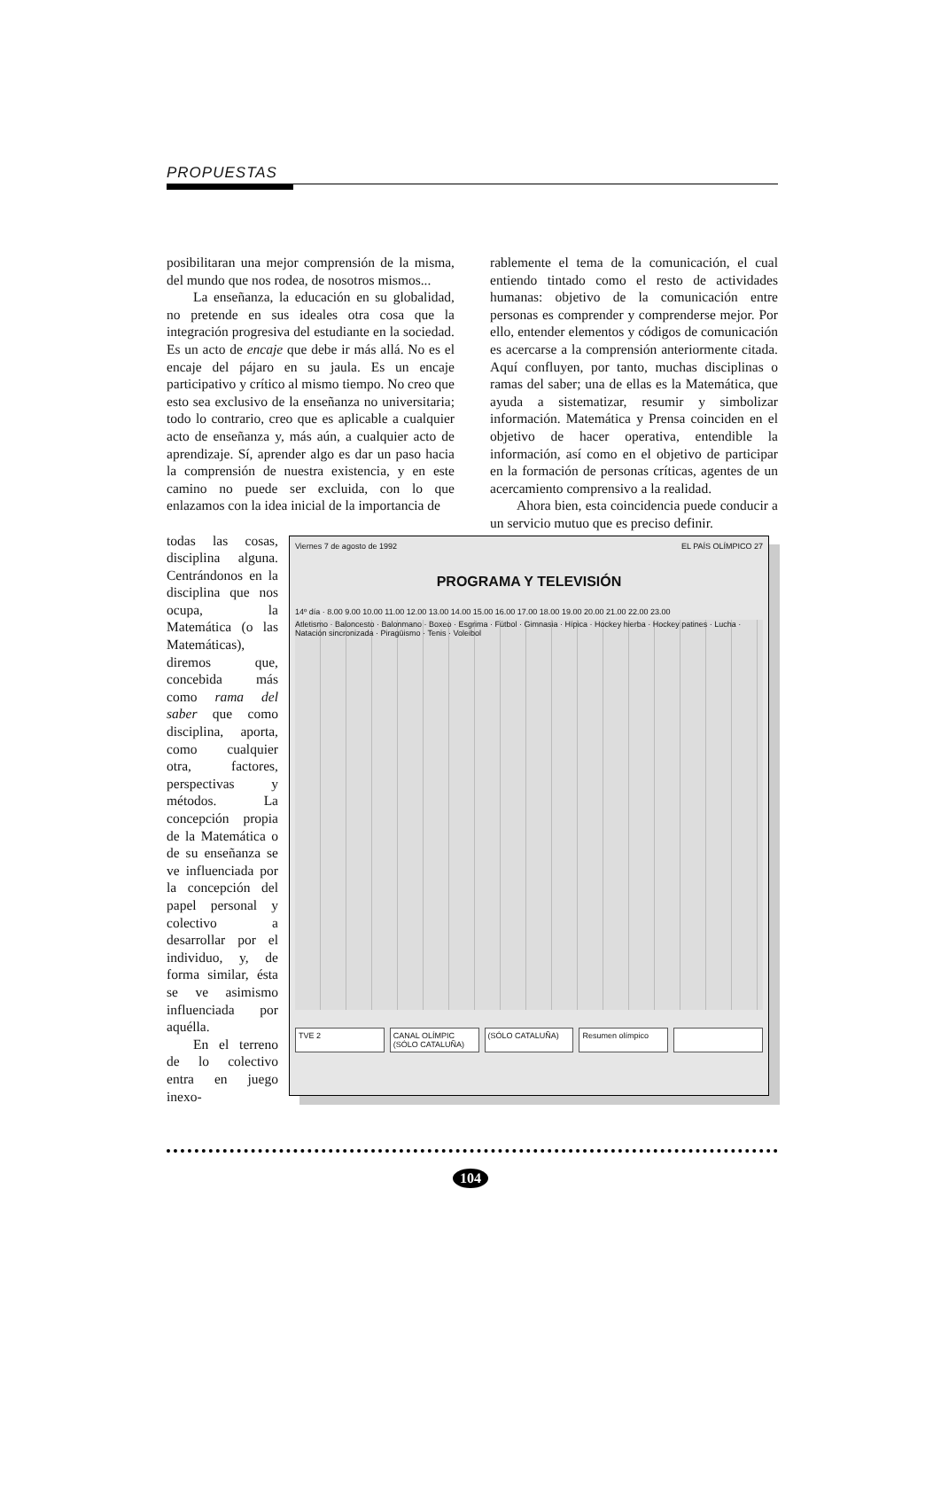PROPUESTAS
posibilitaran una mejor comprensión de la misma, del mundo que nos rodea, de nosotros mismos...
La enseñanza, la educación en su globalidad, no pretende en sus ideales otra cosa que la integración progresiva del estudiante en la sociedad. Es un acto de encaje que debe ir más allá. No es el encaje del pájaro en su jaula. Es un encaje participativo y crítico al mismo tiempo. No creo que esto sea exclusivo de la enseñanza no universitaria; todo lo contrario, creo que es aplicable a cualquier acto de enseñanza y, más aún, a cualquier acto de aprendizaje. Sí, aprender algo es dar un paso hacia la comprensión de nuestra existencia, y en este camino no puede ser excluida, con lo que enlazamos con la idea inicial de la importancia de
rablemente el tema de la comunicación, el cual entiendo tintado como el resto de actividades humanas: objetivo de la comunicación entre personas es comprender y comprenderse mejor. Por ello, entender elementos y códigos de comunicación es acercarse a la comprensión anteriormente citada. Aquí confluyen, por tanto, muchas disciplinas o ramas del saber; una de ellas es la Matemática, que ayuda a sistematizar, resumir y simbolizar información. Matemática y Prensa coinciden en el objetivo de hacer operativa, entendible la información, así como en el objetivo de participar en la formación de personas críticas, agentes de un acercamiento comprensivo a la realidad.
Ahora bien, esta coincidencia puede conducir a un servicio mutuo que es preciso definir.
todas las cosas, disciplina alguna. Centrándonos en la disciplina que nos ocupa, la Matemática (o las Matemáticas), diremos que, concebida más como rama del saber que como disciplina, aporta, como cualquier otra, factores, perspectivas y métodos. La concepción propia de la Matemática o de su enseñanza se ve influenciada por la concepción del papel personal y colectivo a desarrollar por el individuo, y, de forma similar, ésta se ve asimismo influenciada por aquélla.
En el terreno de lo colectivo entra en juego inexo-
Viernes 7 de agosto de 1992 EL PAÍS OLÍMPICO 27
PROGRAMA Y TELEVISIÓN
14º día · 8.00 9.00 10.00 11.00 12.00 13.00 14.00 15.00 16.00 17.00 18.00 19.00 20.00 21.00 22.00 23.00
Atletismo · Baloncesto · Balonmano · Boxeo · Esgrima · Fútbol · Gimnasia · Hípica · Hockey hierba · Hockey patines · Lucha · Natación sincronizada · Piragüismo · Tenis · Voleibol
TVE 2 CANAL OLÍMPIC (SÓLO CATALUÑA) (SÓLO CATALUÑA) Resumen olímpico
104